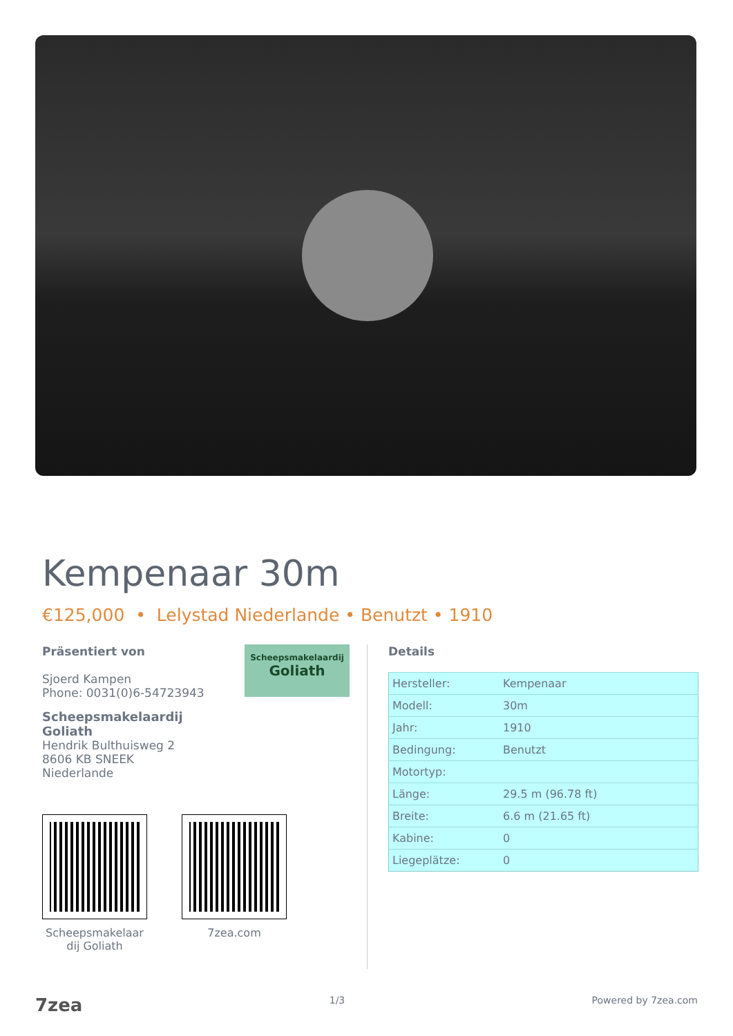Kempenaar 30m
€125,000 • Lelystad Niederlande • Benutzt • 1910
Scheepsmakelaardij
Goliath
Präsentiert von
Sjoerd Kampen
Phone: 0031(0)6-54723943
Scheepsmakelaardij
Goliath
Hendrik Bulthuisweg 2
8606 KB SNEEK
Niederlande
Scheepsmakelaar
dij Goliath
7zea.com
Details
| Hersteller: | Kempenaar |
| Modell: | 30m |
| Jahr: | 1910 |
| Bedingung: | Benutzt |
| Motortyp: | |
| Länge: | 29.5 m (96.78 ft) |
| Breite: | 6.6 m (21.65 ft) |
| Kabine: | 0 |
| Liegeplätze: | 0 |
7zea 1/3 Powered by 7zea.com